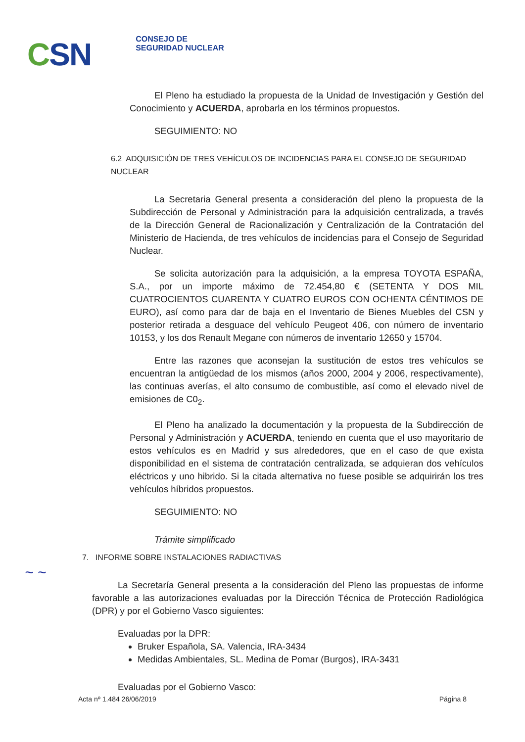CSN
CONSEJO DE
SEGURIDAD NUCLEAR
El Pleno ha estudiado la propuesta de la Unidad de Investigación y Gestión del Conocimiento y ACUERDA, aprobarla en los términos propuestos.
SEGUIMIENTO: NO
6.2 ADQUISICIÓN DE TRES VEHÍCULOS DE INCIDENCIAS PARA EL CONSEJO DE SEGURIDAD NUCLEAR
La Secretaria General presenta a consideración del pleno la propuesta de la Subdirección de Personal y Administración para la adquisición centralizada, a través de la Dirección General de Racionalización y Centralización de la Contratación del Ministerio de Hacienda, de tres vehículos de incidencias para el Consejo de Seguridad Nuclear.
Se solicita autorización para la adquisición, a la empresa TOYOTA ESPAÑA, S.A., por un importe máximo de 72.454,80 € (SETENTA Y DOS MIL CUATROCIENTOS CUARENTA Y CUATRO EUROS CON OCHENTA CÉNTIMOS DE EURO), así como para dar de baja en el Inventario de Bienes Muebles del CSN y posterior retirada a desguace del vehículo Peugeot 406, con número de inventario 10153, y los dos Renault Megane con números de inventario 12650 y 15704.
Entre las razones que aconsejan la sustitución de estos tres vehículos se encuentran la antigüedad de los mismos (años 2000, 2004 y 2006, respectivamente), las continuas averías, el alto consumo de combustible, así como el elevado nivel de emisiones de C0<sub>2</sub>.
El Pleno ha analizado la documentación y la propuesta de la Subdirección de Personal y Administración y ACUERDA, teniendo en cuenta que el uso mayoritario de estos vehículos es en Madrid y sus alrededores, que en el caso de que exista disponibilidad en el sistema de contratación centralizada, se adquieran dos vehículos eléctricos y uno hibrido. Si la citada alternativa no fuese posible se adquirirán los tres vehículos híbridos propuestos.
SEGUIMIENTO: NO
Trámite simplificado
7. INFORME SOBRE INSTALACIONES RADIACTIVAS
La Secretaría General presenta a la consideración del Pleno las propuestas de informe favorable a las autorizaciones evaluadas por la Dirección Técnica de Protección Radiológica (DPR) y por el Gobierno Vasco siguientes:
Evaluadas por la DPR:
Bruker Española, SA. Valencia, IRA-3434
Medidas Ambientales, SL. Medina de Pomar (Burgos), IRA-3431
Evaluadas por el Gobierno Vasco:
~ ~
Acta nº 1.484 26/06/2019 Página 8